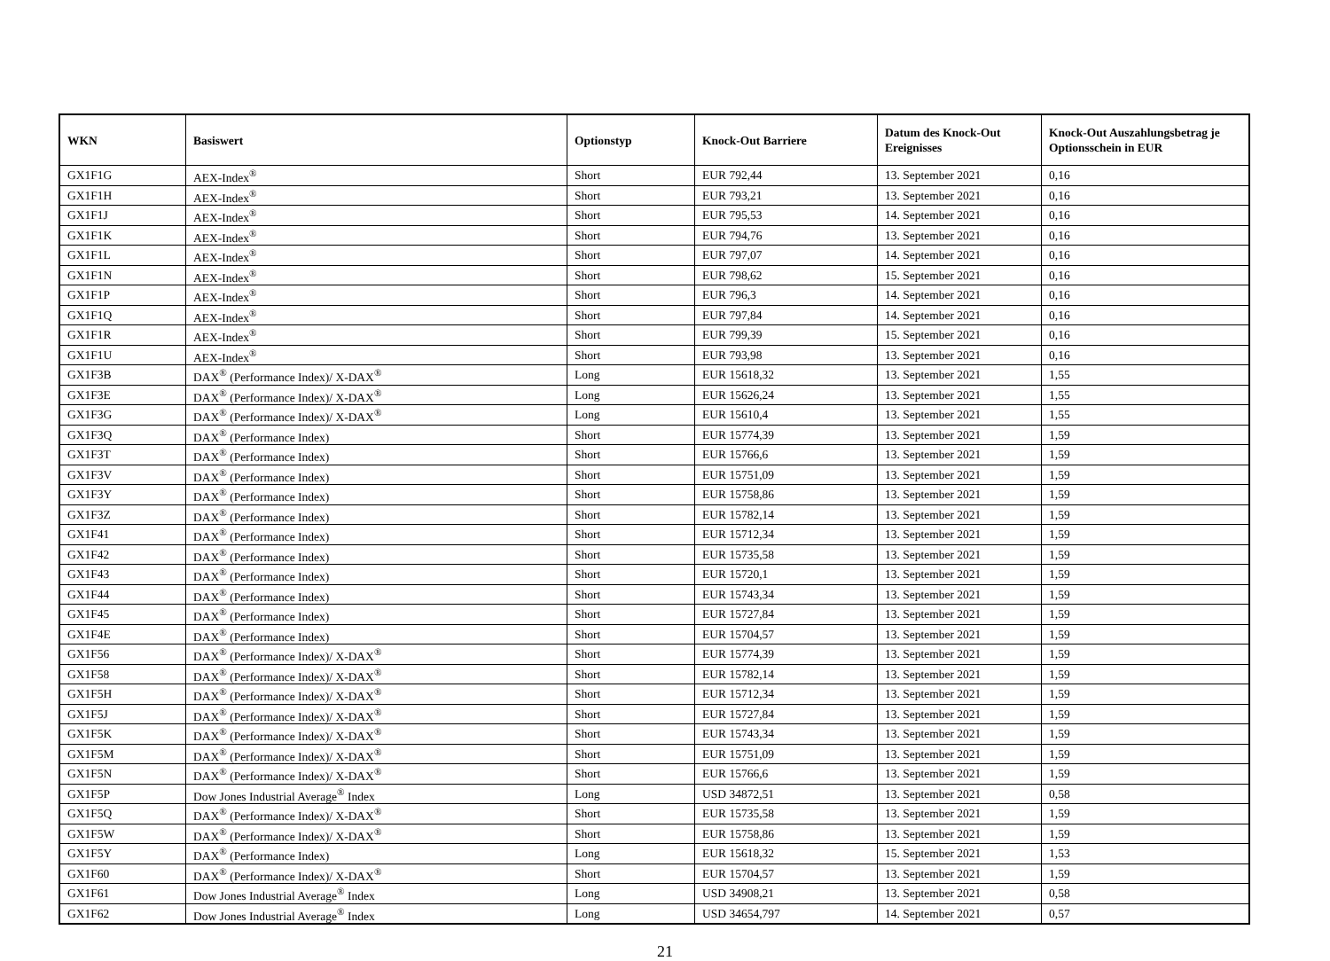| WKN | Basiswert | Optionstyp | Knock-Out Barriere | Datum des Knock-Out Ereignisses | Knock-Out Auszahlungsbetrag je Optionsschein in EUR |
| --- | --- | --- | --- | --- | --- |
| GX1F1G | AEX-Index<sup>®</sup> | Short | EUR 792,44 | 13. September 2021 | 0,16 |
| GX1F1H | AEX-Index<sup>®</sup> | Short | EUR 793,21 | 13. September 2021 | 0,16 |
| GX1F1J | AEX-Index<sup>®</sup> | Short | EUR 795,53 | 14. September 2021 | 0,16 |
| GX1F1K | AEX-Index<sup>®</sup> | Short | EUR 794,76 | 13. September 2021 | 0,16 |
| GX1F1L | AEX-Index<sup>®</sup> | Short | EUR 797,07 | 14. September 2021 | 0,16 |
| GX1F1N | AEX-Index<sup>®</sup> | Short | EUR 798,62 | 15. September 2021 | 0,16 |
| GX1F1P | AEX-Index<sup>®</sup> | Short | EUR 796,3 | 14. September 2021 | 0,16 |
| GX1F1Q | AEX-Index<sup>®</sup> | Short | EUR 797,84 | 14. September 2021 | 0,16 |
| GX1F1R | AEX-Index<sup>®</sup> | Short | EUR 799,39 | 15. September 2021 | 0,16 |
| GX1F1U | AEX-Index<sup>®</sup> | Short | EUR 793,98 | 13. September 2021 | 0,16 |
| GX1F3B | DAX<sup>®</sup> (Performance Index)/ X-DAX<sup>®</sup> | Long | EUR 15618,32 | 13. September 2021 | 1,55 |
| GX1F3E | DAX<sup>®</sup> (Performance Index)/ X-DAX<sup>®</sup> | Long | EUR 15626,24 | 13. September 2021 | 1,55 |
| GX1F3G | DAX<sup>®</sup> (Performance Index)/ X-DAX<sup>®</sup> | Long | EUR 15610,4 | 13. September 2021 | 1,55 |
| GX1F3Q | DAX<sup>®</sup> (Performance Index) | Short | EUR 15774,39 | 13. September 2021 | 1,59 |
| GX1F3T | DAX<sup>®</sup> (Performance Index) | Short | EUR 15766,6 | 13. September 2021 | 1,59 |
| GX1F3V | DAX<sup>®</sup> (Performance Index) | Short | EUR 15751,09 | 13. September 2021 | 1,59 |
| GX1F3Y | DAX<sup>®</sup> (Performance Index) | Short | EUR 15758,86 | 13. September 2021 | 1,59 |
| GX1F3Z | DAX<sup>®</sup> (Performance Index) | Short | EUR 15782,14 | 13. September 2021 | 1,59 |
| GX1F41 | DAX<sup>®</sup> (Performance Index) | Short | EUR 15712,34 | 13. September 2021 | 1,59 |
| GX1F42 | DAX<sup>®</sup> (Performance Index) | Short | EUR 15735,58 | 13. September 2021 | 1,59 |
| GX1F43 | DAX<sup>®</sup> (Performance Index) | Short | EUR 15720,1 | 13. September 2021 | 1,59 |
| GX1F44 | DAX<sup>®</sup> (Performance Index) | Short | EUR 15743,34 | 13. September 2021 | 1,59 |
| GX1F45 | DAX<sup>®</sup> (Performance Index) | Short | EUR 15727,84 | 13. September 2021 | 1,59 |
| GX1F4E | DAX<sup>®</sup> (Performance Index) | Short | EUR 15704,57 | 13. September 2021 | 1,59 |
| GX1F56 | DAX<sup>®</sup> (Performance Index)/ X-DAX<sup>®</sup> | Short | EUR 15774,39 | 13. September 2021 | 1,59 |
| GX1F58 | DAX<sup>®</sup> (Performance Index)/ X-DAX<sup>®</sup> | Short | EUR 15782,14 | 13. September 2021 | 1,59 |
| GX1F5H | DAX<sup>®</sup> (Performance Index)/ X-DAX<sup>®</sup> | Short | EUR 15712,34 | 13. September 2021 | 1,59 |
| GX1F5J | DAX<sup>®</sup> (Performance Index)/ X-DAX<sup>®</sup> | Short | EUR 15727,84 | 13. September 2021 | 1,59 |
| GX1F5K | DAX<sup>®</sup> (Performance Index)/ X-DAX<sup>®</sup> | Short | EUR 15743,34 | 13. September 2021 | 1,59 |
| GX1F5M | DAX<sup>®</sup> (Performance Index)/ X-DAX<sup>®</sup> | Short | EUR 15751,09 | 13. September 2021 | 1,59 |
| GX1F5N | DAX<sup>®</sup> (Performance Index)/ X-DAX<sup>®</sup> | Short | EUR 15766,6 | 13. September 2021 | 1,59 |
| GX1F5P | Dow Jones Industrial Average<sup>®</sup> Index | Long | USD 34872,51 | 13. September 2021 | 0,58 |
| GX1F5Q | DAX<sup>®</sup> (Performance Index)/ X-DAX<sup>®</sup> | Short | EUR 15735,58 | 13. September 2021 | 1,59 |
| GX1F5W | DAX<sup>®</sup> (Performance Index)/ X-DAX<sup>®</sup> | Short | EUR 15758,86 | 13. September 2021 | 1,59 |
| GX1F5Y | DAX<sup>®</sup> (Performance Index) | Long | EUR 15618,32 | 15. September 2021 | 1,53 |
| GX1F60 | DAX<sup>®</sup> (Performance Index)/ X-DAX<sup>®</sup> | Short | EUR 15704,57 | 13. September 2021 | 1,59 |
| GX1F61 | Dow Jones Industrial Average<sup>®</sup> Index | Long | USD 34908,21 | 13. September 2021 | 0,58 |
| GX1F62 | Dow Jones Industrial Average<sup>®</sup> Index | Long | USD 34654,797 | 14. September 2021 | 0,57 |
21